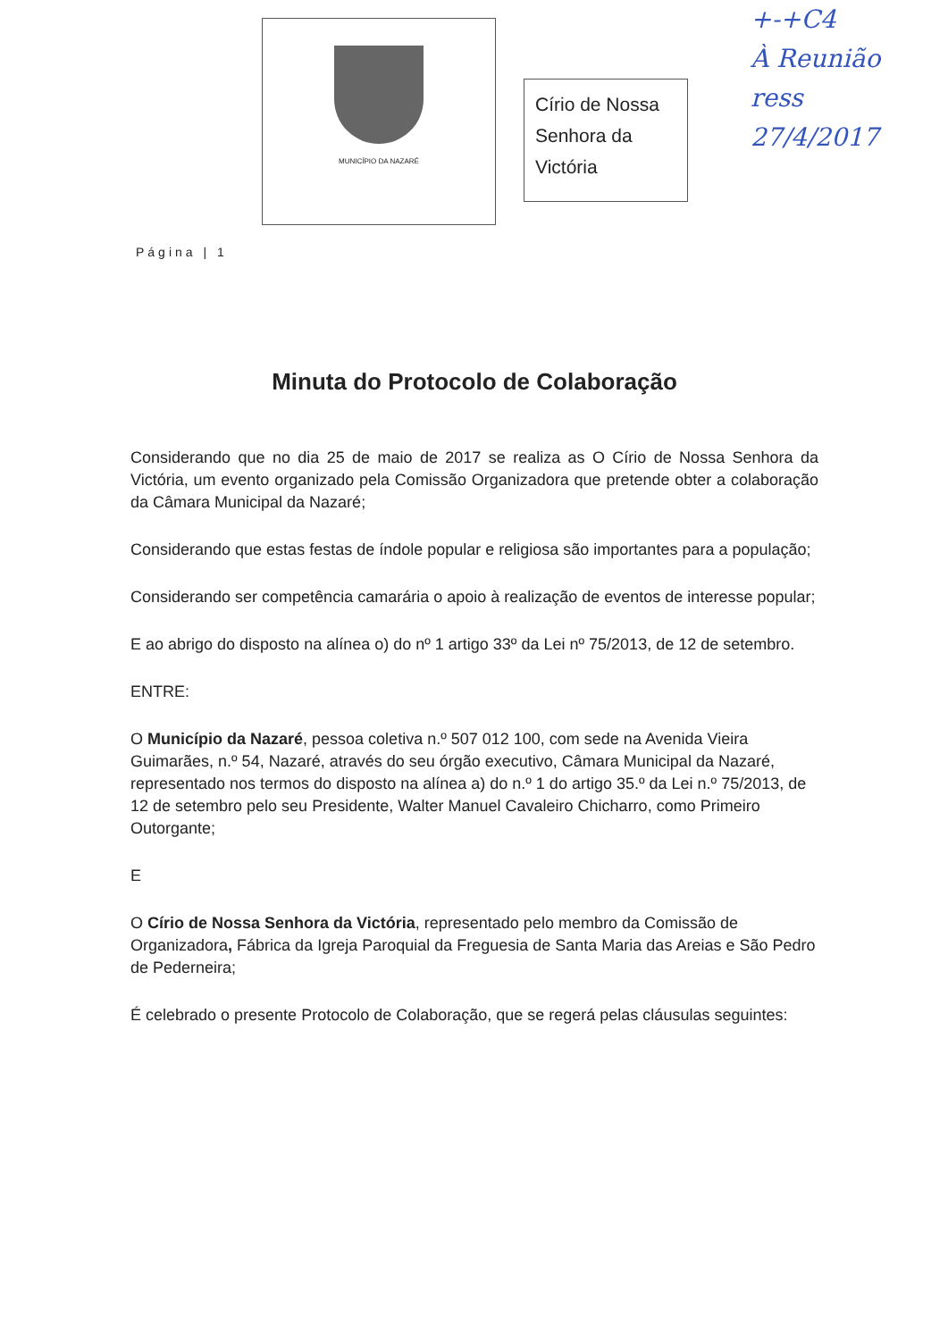MUNICÍPIO DA NAZARÉ
Círio de Nossa Senhora da Victória
+-+C4
À Reunião
ress
27/4/2017
Página | 1
Minuta do Protocolo de Colaboração
Considerando que no dia 25 de maio de 2017 se realiza as O Círio de Nossa Senhora da Victória, um evento organizado pela Comissão Organizadora que pretende obter a colaboração da Câmara Municipal da Nazaré;
Considerando que estas festas de índole popular e religiosa são importantes para a população;
Considerando ser competência camarária o apoio à realização de eventos de interesse popular;
E ao abrigo do disposto na alínea o) do nº 1 artigo 33º da Lei nº 75/2013, de 12 de setembro.
ENTRE:
O Município da Nazaré, pessoa coletiva n.º 507 012 100, com sede na Avenida Vieira Guimarães, n.º 54, Nazaré, através do seu órgão executivo, Câmara Municipal da Nazaré, representado nos termos do disposto na alínea a) do n.º 1 do artigo 35.º da Lei n.º 75/2013, de 12 de setembro pelo seu Presidente, Walter Manuel Cavaleiro Chicharro, como Primeiro Outorgante;
E
O Círio de Nossa Senhora da Victória, representado pelo membro da Comissão de Organizadora, Fábrica da Igreja Paroquial da Freguesia de Santa Maria das Areias e São Pedro de Pederneira;
É celebrado o presente Protocolo de Colaboração, que se regerá pelas cláusulas seguintes: